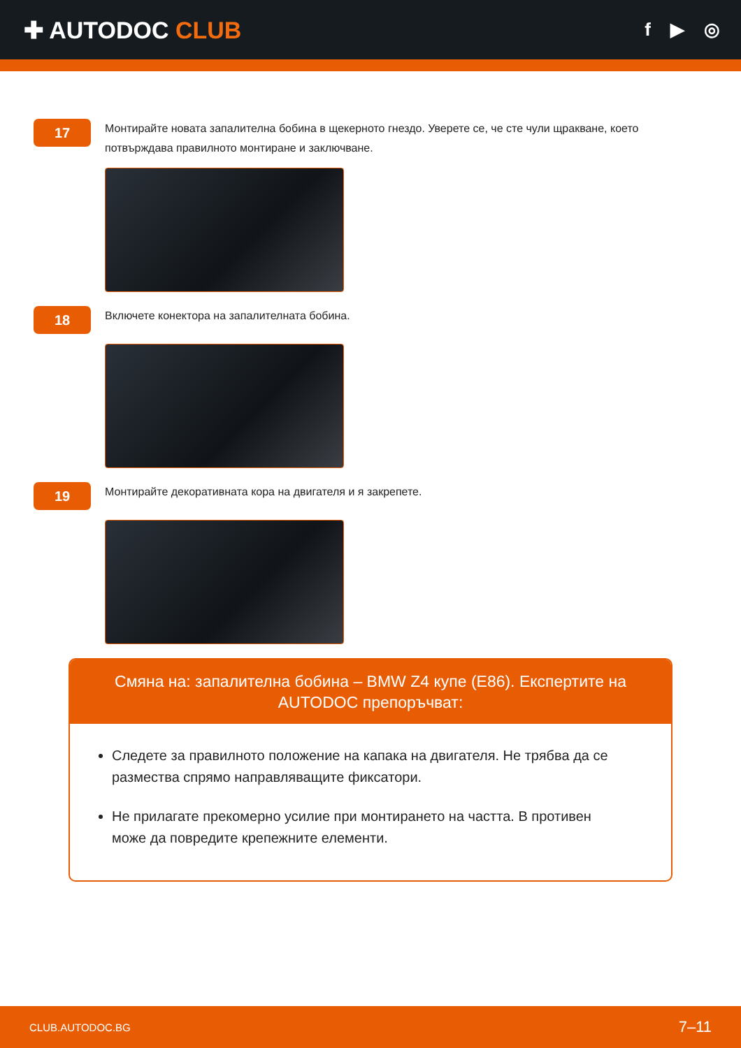✚ AUTODOC CLUB
f ▶ ◎
17
Монтирайте новата запалителна бобина в щекерното гнездо. Уверете се, че сте чули щракване, което потвърждава правилното монтиране и заключване.
18
Включете конектора на запалителната бобина.
19
Монтирайте декоративната кора на двигателя и я закрепете.
Смяна на: запалителна бобина – BMW Z4 купе (E86). Експертите на AUTODOC препоръчват:
Следете за правилното положение на капака на двигателя. Не трябва да се размества спрямо направляващите фиксатори.
Не прилагате прекомерно усилие при монтирането на частта. В противен може да повредите крепежните елементи.
CLUB.AUTODOC.BG 7–11